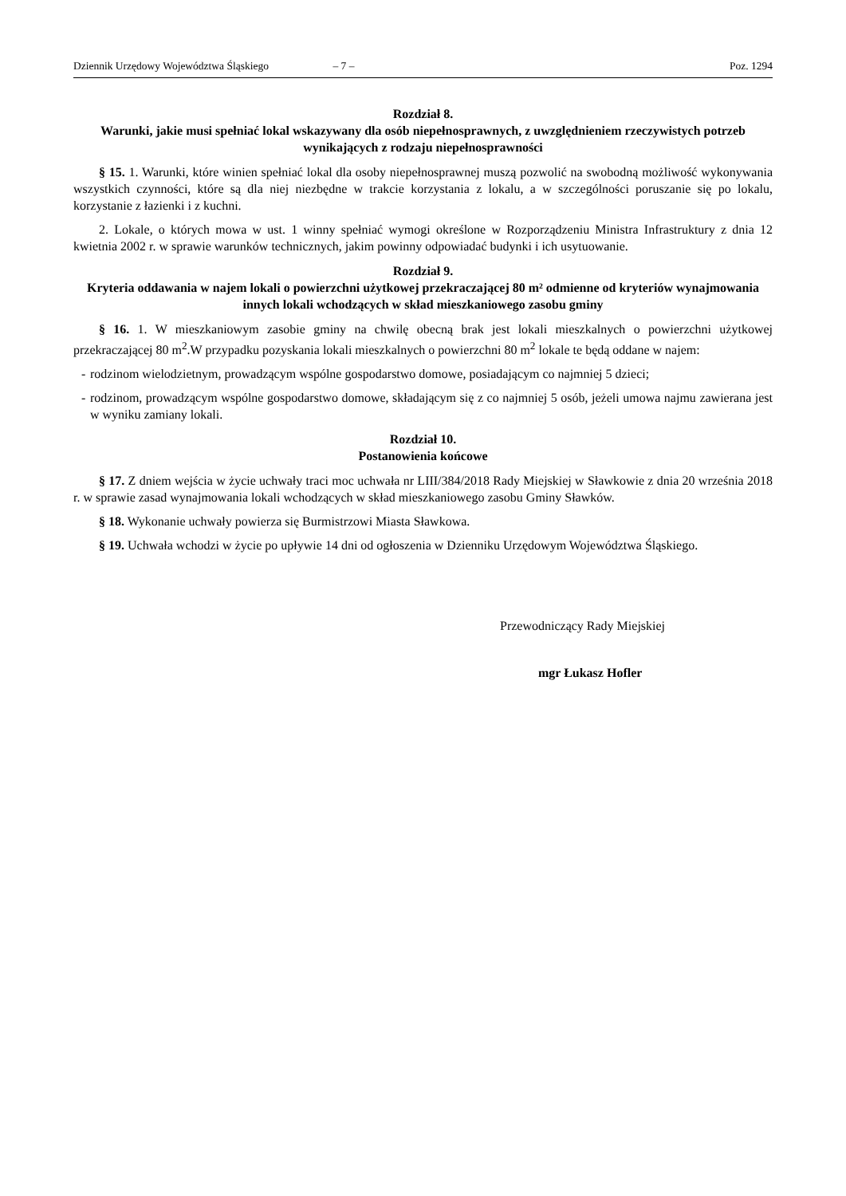Dziennik Urzędowy Województwa Śląskiego – 7 – Poz. 1294
Rozdział 8.
Warunki, jakie musi spełniać lokal wskazywany dla osób niepełnosprawnych, z uwzględnieniem rzeczywistych potrzeb wynikających z rodzaju niepełnosprawności
§ 15. 1. Warunki, które winien spełniać lokal dla osoby niepełnosprawnej muszą pozwolić na swobodną możliwość wykonywania wszystkich czynności, które są dla niej niezbędne w trakcie korzystania z lokalu, a w szczególności poruszanie się po lokalu, korzystanie z łazienki i z kuchni.
2. Lokale, o których mowa w ust. 1 winny spełniać wymogi określone w Rozporządzeniu Ministra Infrastruktury z dnia 12 kwietnia 2002 r. w sprawie warunków technicznych, jakim powinny odpowiadać budynki i ich usytuowanie.
Rozdział 9.
Kryteria oddawania w najem lokali o powierzchni użytkowej przekraczającej 80 m² odmienne od kryteriów wynajmowania innych lokali wchodzących w skład mieszkaniowego zasobu gminy
§ 16. 1. W mieszkaniowym zasobie gminy na chwilę obecną brak jest lokali mieszkalnych o powierzchni użytkowej przekraczającej 80 m<sup>2</sup>.W przypadku pozyskania lokali mieszkalnych o powierzchni 80 m<sup>2</sup> lokale te będą oddane w najem:
- rodzinom wielodzietnym, prowadzącym wspólne gospodarstwo domowe, posiadającym co najmniej 5 dzieci;
- rodzinom, prowadzącym wspólne gospodarstwo domowe, składającym się z co najmniej 5 osób, jeżeli umowa najmu zawierana jest w wyniku zamiany lokali.
Rozdział 10.
Postanowienia końcowe
§ 17. Z dniem wejścia w życie uchwały traci moc uchwała nr LIII/384/2018 Rady Miejskiej w Sławkowie z dnia 20 września 2018 r. w sprawie zasad wynajmowania lokali wchodzących w skład mieszkaniowego zasobu Gminy Sławków.
§ 18. Wykonanie uchwały powierza się Burmistrzowi Miasta Sławkowa.
§ 19. Uchwała wchodzi w życie po upływie 14 dni od ogłoszenia w Dzienniku Urzędowym Województwa Śląskiego.
Przewodniczący Rady Miejskiej
mgr Łukasz Hofler